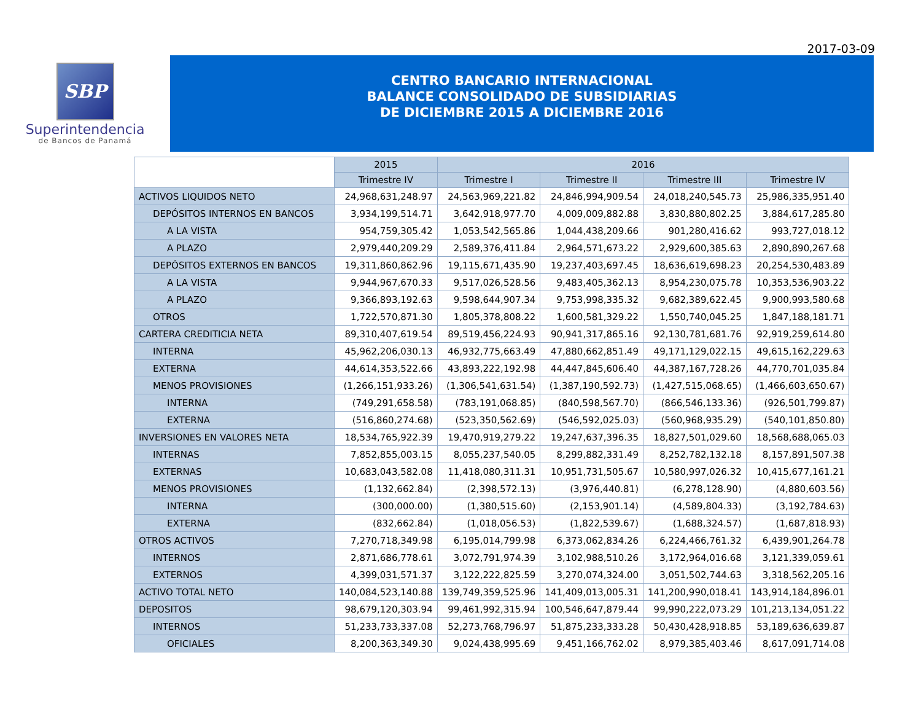2017-03-09
SBP
Superintendencia
de Bancos de Panamá
CENTRO BANCARIO INTERNACIONAL
BALANCE CONSOLIDADO DE SUBSIDIARIAS
DE DICIEMBRE 2015 A DICIEMBRE 2016
| | 2015 | 2016 | | | |
| | Trimestre IV | Trimestre I | Trimestre II | Trimestre III | Trimestre IV |
| ACTIVOS LIQUIDOS NETO | 24,968,631,248.97 | 24,563,969,221.82 | 24,846,994,909.54 | 24,018,240,545.73 | 25,986,335,951.40 |
| DEPÓSITOS INTERNOS EN BANCOS | 3,934,199,514.71 | 3,642,918,977.70 | 4,009,009,882.88 | 3,830,880,802.25 | 3,884,617,285.80 |
| A LA VISTA | 954,759,305.42 | 1,053,542,565.86 | 1,044,438,209.66 | 901,280,416.62 | 993,727,018.12 |
| A PLAZO | 2,979,440,209.29 | 2,589,376,411.84 | 2,964,571,673.22 | 2,929,600,385.63 | 2,890,890,267.68 |
| DEPÓSITOS EXTERNOS EN BANCOS | 19,311,860,862.96 | 19,115,671,435.90 | 19,237,403,697.45 | 18,636,619,698.23 | 20,254,530,483.89 |
| A LA VISTA | 9,944,967,670.33 | 9,517,026,528.56 | 9,483,405,362.13 | 8,954,230,075.78 | 10,353,536,903.22 |
| A PLAZO | 9,366,893,192.63 | 9,598,644,907.34 | 9,753,998,335.32 | 9,682,389,622.45 | 9,900,993,580.68 |
| OTROS | 1,722,570,871.30 | 1,805,378,808.22 | 1,600,581,329.22 | 1,550,740,045.25 | 1,847,188,181.71 |
| CARTERA CREDITICIA NETA | 89,310,407,619.54 | 89,519,456,224.93 | 90,941,317,865.16 | 92,130,781,681.76 | 92,919,259,614.80 |
| INTERNA | 45,962,206,030.13 | 46,932,775,663.49 | 47,880,662,851.49 | 49,171,129,022.15 | 49,615,162,229.63 |
| EXTERNA | 44,614,353,522.66 | 43,893,222,192.98 | 44,447,845,606.40 | 44,387,167,728.26 | 44,770,701,035.84 |
| MENOS PROVISIONES | (1,266,151,933.26) | (1,306,541,631.54) | (1,387,190,592.73) | (1,427,515,068.65) | (1,466,603,650.67) |
| INTERNA | (749,291,658.58) | (783,191,068.85) | (840,598,567.70) | (866,546,133.36) | (926,501,799.87) |
| EXTERNA | (516,860,274.68) | (523,350,562.69) | (546,592,025.03) | (560,968,935.29) | (540,101,850.80) |
| INVERSIONES EN VALORES NETA | 18,534,765,922.39 | 19,470,919,279.22 | 19,247,637,396.35 | 18,827,501,029.60 | 18,568,688,065.03 |
| INTERNAS | 7,852,855,003.15 | 8,055,237,540.05 | 8,299,882,331.49 | 8,252,782,132.18 | 8,157,891,507.38 |
| EXTERNAS | 10,683,043,582.08 | 11,418,080,311.31 | 10,951,731,505.67 | 10,580,997,026.32 | 10,415,677,161.21 |
| MENOS PROVISIONES | (1,132,662.84) | (2,398,572.13) | (3,976,440.81) | (6,278,128.90) | (4,880,603.56) |
| INTERNA | (300,000.00) | (1,380,515.60) | (2,153,901.14) | (4,589,804.33) | (3,192,784.63) |
| EXTERNA | (832,662.84) | (1,018,056.53) | (1,822,539.67) | (1,688,324.57) | (1,687,818.93) |
| OTROS ACTIVOS | 7,270,718,349.98 | 6,195,014,799.98 | 6,373,062,834.26 | 6,224,466,761.32 | 6,439,901,264.78 |
| INTERNOS | 2,871,686,778.61 | 3,072,791,974.39 | 3,102,988,510.26 | 3,172,964,016.68 | 3,121,339,059.61 |
| EXTERNOS | 4,399,031,571.37 | 3,122,222,825.59 | 3,270,074,324.00 | 3,051,502,744.63 | 3,318,562,205.16 |
| ACTIVO TOTAL NETO | 140,084,523,140.88 | 139,749,359,525.96 | 141,409,013,005.31 | 141,200,990,018.41 | 143,914,184,896.01 |
| DEPOSITOS | 98,679,120,303.94 | 99,461,992,315.94 | 100,546,647,879.44 | 99,990,222,073.29 | 101,213,134,051.22 |
| INTERNOS | 51,233,733,337.08 | 52,273,768,796.97 | 51,875,233,333.28 | 50,430,428,918.85 | 53,189,636,639.87 |
| OFICIALES | 8,200,363,349.30 | 9,024,438,995.69 | 9,451,166,762.02 | 8,979,385,403.46 | 8,617,091,714.08 |